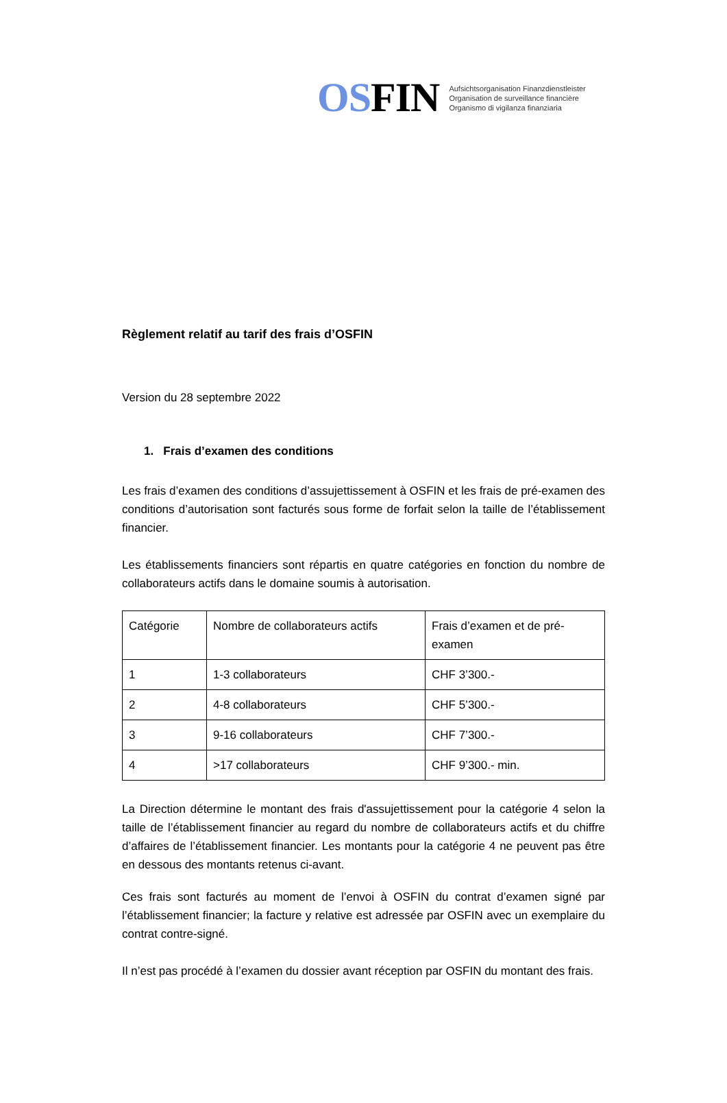OSFIN
Aufsichtsorganisation Finanzdienstleister
Organisation de surveillance financière
Organismo di vigilanza finanziaria
Règlement relatif au tarif des frais d’OSFIN
Version du 28 septembre 2022
1. Frais d’examen des conditions
Les frais d’examen des conditions d’assujettissement à OSFIN et les frais de pré-examen des conditions d’autorisation sont facturés sous forme de forfait selon la taille de l’établissement financier.
Les établissements financiers sont répartis en quatre catégories en fonction du nombre de collaborateurs actifs dans le domaine soumis à autorisation.
| Catégorie | Nombre de collaborateurs actifs | Frais d’examen et de pré-examen |
| 1 | 1-3 collaborateurs | CHF 3’300.- |
| 2 | 4-8 collaborateurs | CHF 5’300.- |
| 3 | 9-16 collaborateurs | CHF 7’300.- |
| 4 | >17 collaborateurs | CHF 9’300.- min. |
La Direction détermine le montant des frais d'assujettissement pour la catégorie 4 selon la taille de l’établissement financier au regard du nombre de collaborateurs actifs et du chiffre d’affaires de l’établissement financier. Les montants pour la catégorie 4 ne peuvent pas être en dessous des montants retenus ci-avant.
Ces frais sont facturés au moment de l’envoi à OSFIN du contrat d’examen signé par l’établissement financier; la facture y relative est adressée par OSFIN avec un exemplaire du contrat contre-signé.
Il n’est pas procédé à l’examen du dossier avant réception par OSFIN du montant des frais.